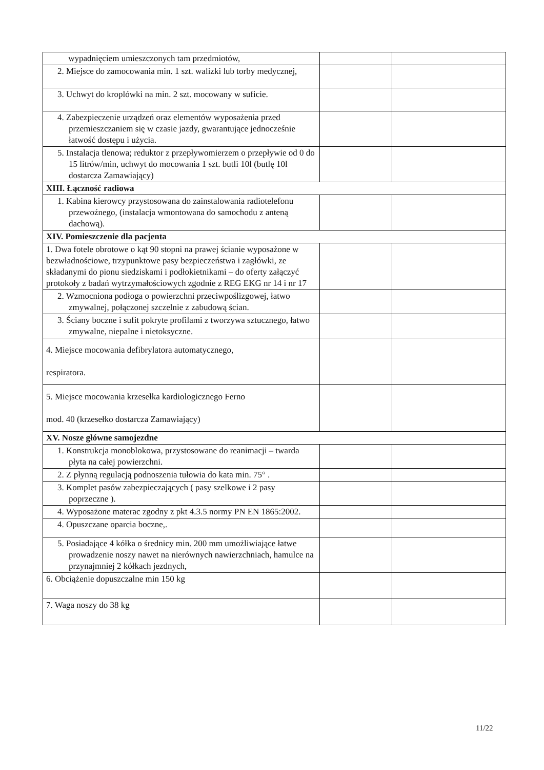| wypadnięciem umieszczonych tam przedmiotów, | | |
| 2. Miejsce do zamocowania min. 1 szt. walizki lub torby medycznej, | | |
| 3. Uchwyt do kroplówki na min. 2 szt. mocowany w suficie. | | |
| 4. Zabezpieczenie urządzeń oraz elementów wyposażenia przed przemieszczaniem się w czasie jazdy, gwarantujące jednocześnie łatwość dostępu i użycia. | | |
| 5. Instalacja tlenowa; reduktor z przepływomierzem o przepływie od 0 do 15 litrów/min, uchwyt do mocowania 1 szt. butli 10l (butlę 10l dostarcza Zamawiający) | | |
| XIII. Łączność radiowa | | |
| 1. Kabina kierowcy przystosowana do zainstalowania radiotelefonu przewoźnego, (instalacja wmontowana do samochodu z anteną dachową). | | |
| XIV. Pomieszczenie dla pacjenta | | |
| 1. Dwa fotele obrotowe o kąt 90 stopni na prawej ścianie wyposażone w bezwładnościowe, trzypunktowe pasy bezpieczeństwa i zagłówki, ze składanymi do pionu siedziskami i podłokietnikami – do oferty załączyć protokoły z badań wytrzymałościowych zgodnie z REG EKG nr 14 i nr 17 | | |
| 2. Wzmocniona podłoga o powierzchni przeciwpoślizgowej, łatwo zmywalnej, połączonej szczelnie z zabudową ścian. | | |
| 3. Ściany boczne i sufit pokryte profilami z tworzywa sztucznego, łatwo zmywalne, niepalne i nietoksyczne. | | |
| 4. Miejsce mocowania defibrylatora automatycznego, respiratora. | | |
| 5. Miejsce mocowania krzesełka kardiologicznego Ferno mod. 40 (krzesełko dostarcza Zamawiający) | | |
| XV. Nosze główne samojezdne | | |
| 1. Konstrukcja monoblokowa, przystosowane do reanimacji – twarda płyta na całej powierzchni. | | |
| 2. Z płynną regulacją podnoszenia tułowia do kata min. 75° . | | |
| 3. Komplet pasów zabezpieczających ( pasy szelkowe i 2 pasy poprzeczne ). | | |
| 4. Wyposażone materac zgodny z pkt 4.3.5 normy PN EN 1865:2002. | | |
| 4. Opuszczane oparcia boczne,. | | |
| 5. Posiadające 4 kółka o średnicy min. 200 mm umożliwiające łatwe prowadzenie noszy nawet na nierównych nawierzchniach, hamulce na przynajmniej 2 kółkach jezdnych, | | |
| 6. Obciążenie dopuszczalne min 150 kg | | |
| 7. Waga noszy do 38 kg | | |
11/22